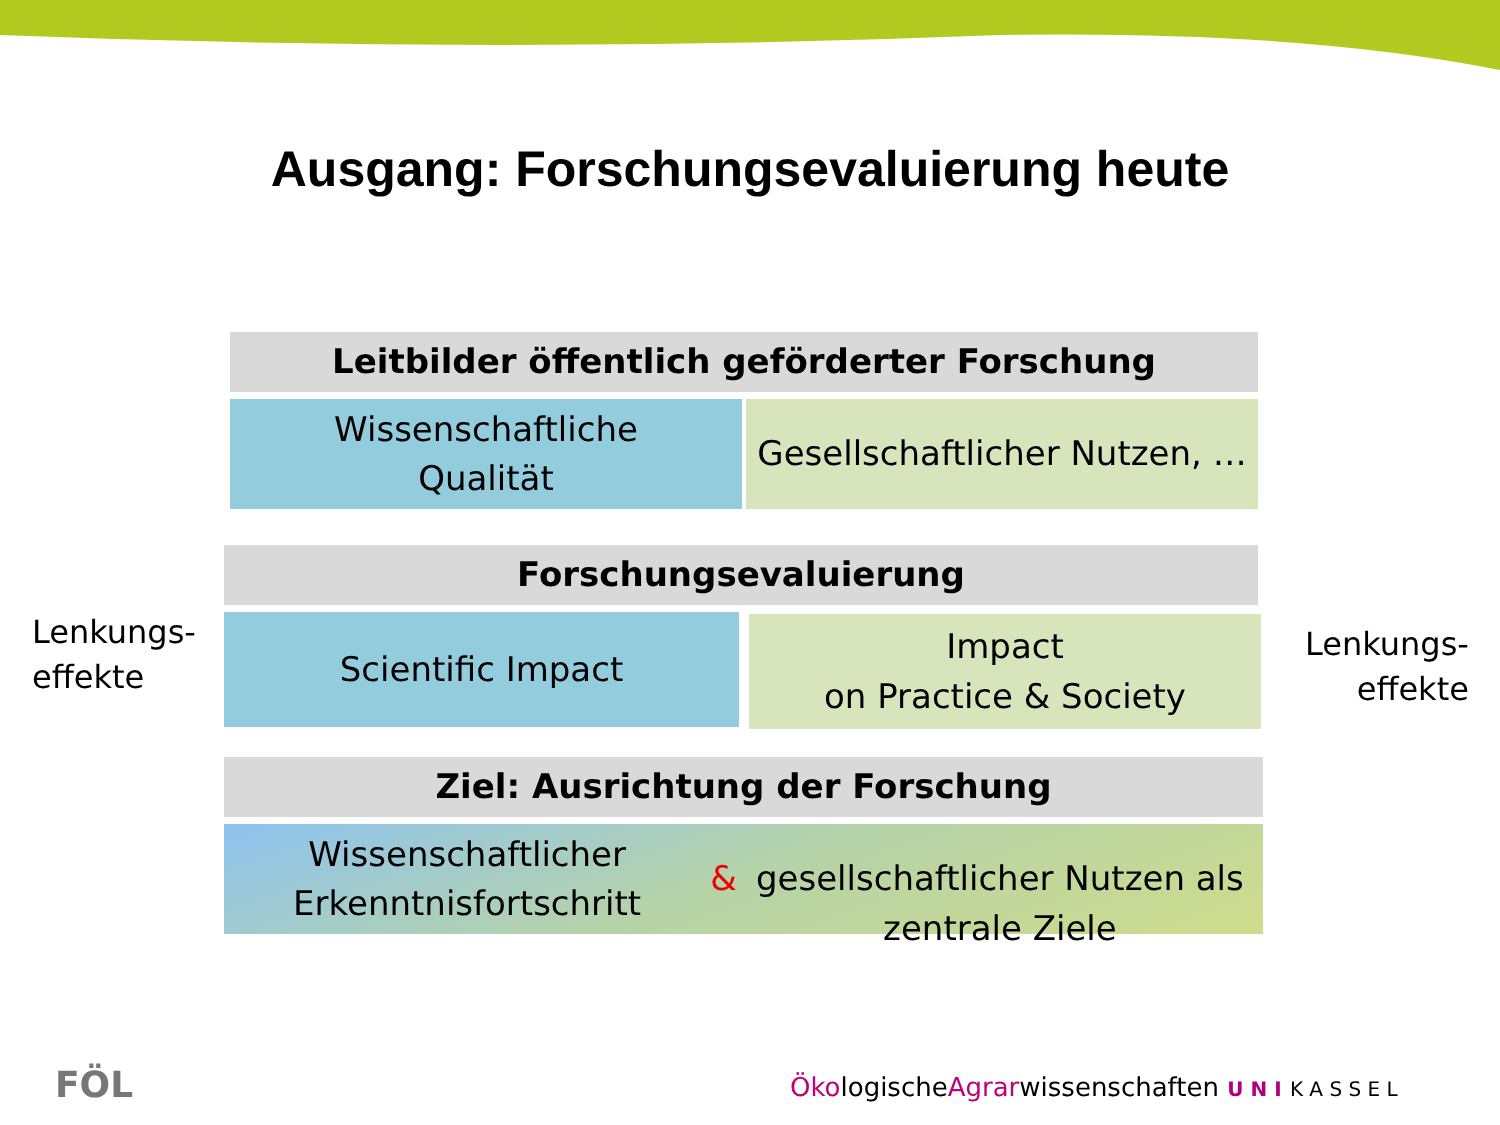Ausgang: Forschungsevaluierung heute
Leitbilder öffentlich geförderter Forschung
Wissenschaftliche
Qualität
Gesellschaftlicher Nutzen, …
Forschungsevaluierung
Lenkungs-
effekte
Scientific Impact
Impact
on Practice & Society
Lenkungs-
effekte
Ziel: Ausrichtung der Forschung
Wissenschaftlicher Erkenntnisfortschritt &
gesellschaftlicher Nutzen als zentrale Ziele
FÖL
ÖkologischeAgrarwissenschaften U N I K A S S E L